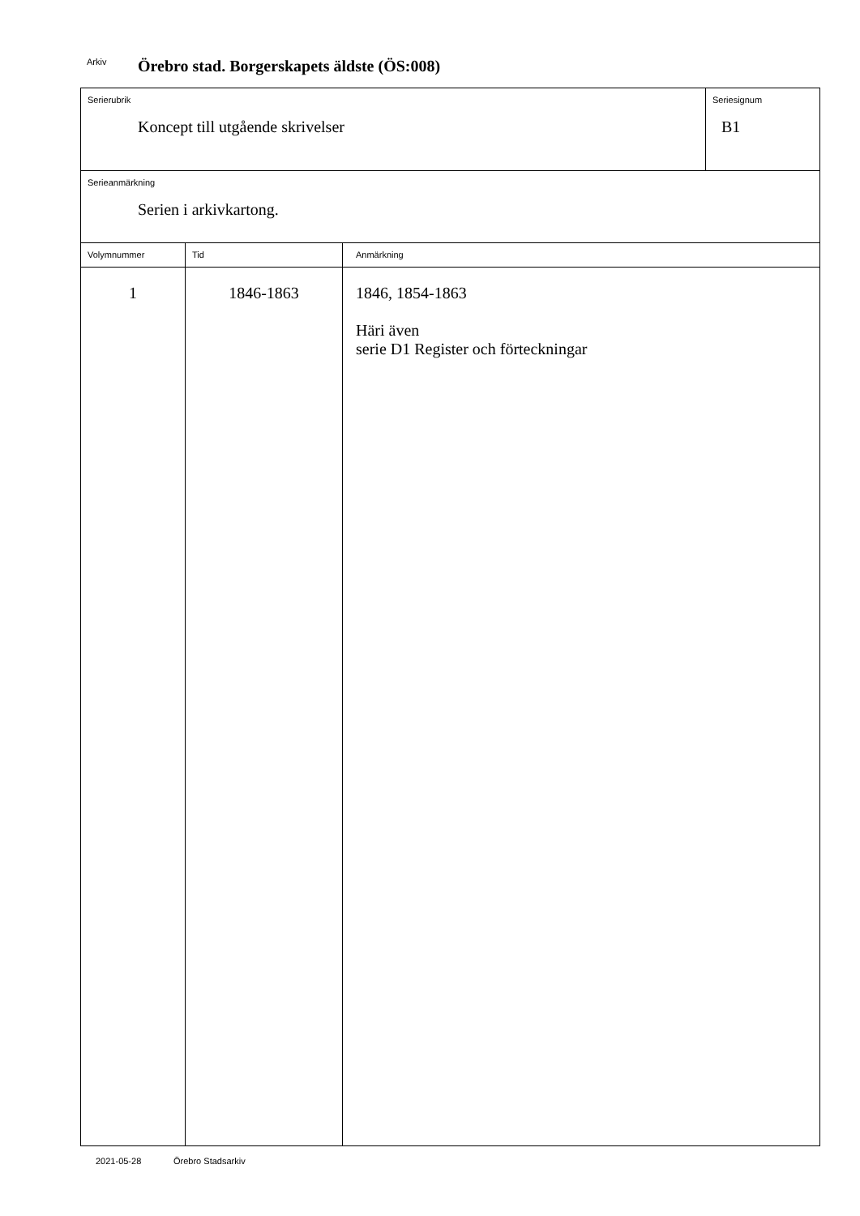Arkiv Örebro stad. Borgerskapets äldste (ÖS:008)
| Serierubrik Koncept till utgående skrivelser | | | Seriesignum B1 |
| Serieanmärkning Serien i arkivkartong. | | | |
| Volymnummer | Tid | Anmärkning | |
| 1 | 1846-1863 | 1846, 1854-1863 Häri även serie D1 Register och förteckningar | |
2021-05-28 Örebro Stadsarkiv